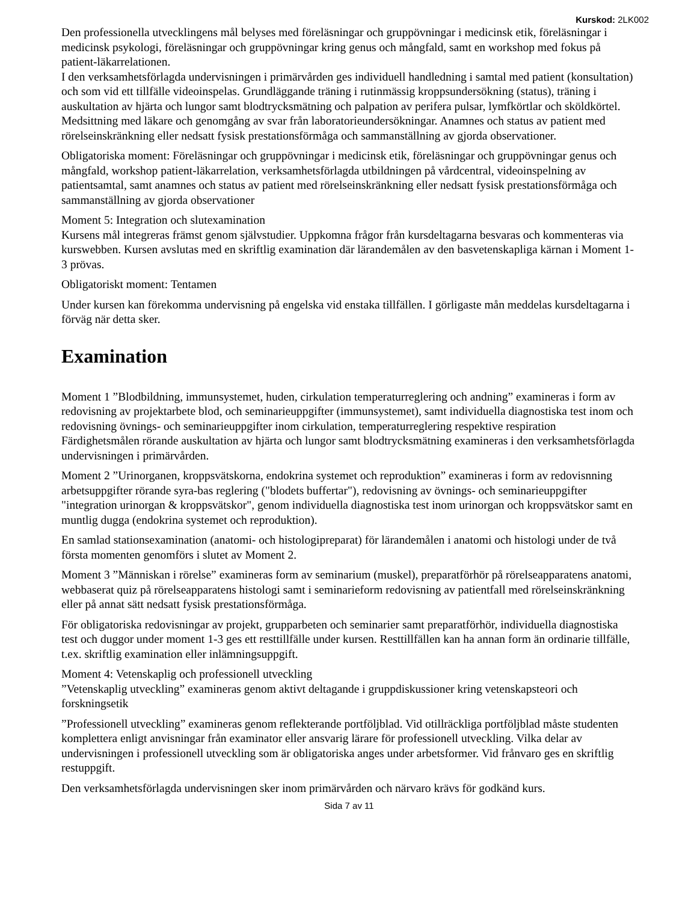Kurskod: 2LK002
Den professionella utvecklingens mål belyses med föreläsningar och gruppövningar i medicinsk etik, föreläsningar i medicinsk psykologi, föreläsningar och gruppövningar kring genus och mångfald, samt en workshop med fokus på patient-läkarrelationen.
I den verksamhetsförlagda undervisningen i primärvården ges individuell handledning i samtal med patient (konsultation) och som vid ett tillfälle videoinspelas. Grundläggande träning i rutinmässig kroppsundersökning (status), träning i auskultation av hjärta och lungor samt blodtrycksmätning och palpation av perifera pulsar, lymfkörtlar och sköldkörtel. Medsittning med läkare och genomgång av svar från laboratorieundersökningar. Anamnes och status av patient med rörelseinskränkning eller nedsatt fysisk prestationsförmåga och sammanställning av gjorda observationer.
Obligatoriska moment: Föreläsningar och gruppövningar i medicinsk etik, föreläsningar och gruppövningar genus och mångfald, workshop patient-läkarrelation, verksamhetsförlagda utbildningen på vårdcentral, videoinspelning av patientsamtal, samt anamnes och status av patient med rörelseinskränkning eller nedsatt fysisk prestationsförmåga och sammanställning av gjorda observationer
Moment 5: Integration och slutexamination
Kursens mål integreras främst genom självstudier. Uppkomna frågor från kursdeltagarna besvaras och kommenteras via kurswebben. Kursen avslutas med en skriftlig examination där lärandemålen av den basvetenskapliga kärnan i Moment 1-3 prövas.
Obligatoriskt moment: Tentamen
Under kursen kan förekomma undervisning på engelska vid enstaka tillfällen. I görligaste mån meddelas kursdeltagarna i förväg när detta sker.
Examination
Moment 1 ”Blodbildning, immunsystemet, huden, cirkulation temperaturreglering och andning” examineras i form av redovisning av projektarbete blod, och seminarieuppgifter (immunsystemet), samt individuella diagnostiska test inom och redovisning övnings- och seminarieuppgifter inom cirkulation, temperaturreglering respektive respiration Färdighetsmålen rörande auskultation av hjärta och lungor samt blodtrycksmätning examineras i den verksamhetsförlagda undervisningen i primärvården.
Moment 2 ”Urinorganen, kroppsvätskorna, endokrina systemet och reproduktion” examineras i form av redovisnning arbetsuppgifter rörande syra-bas reglering ("blodets buffertar"), redovisning av övnings- och seminarieuppgifter "integration urinorgan & kroppsvätskor", genom individuella diagnostiska test inom urinorgan och kroppsvätskor samt en muntlig dugga (endokrina systemet och reproduktion).
En samlad stationsexamination (anatomi- och histologipreparat) för lärandemålen i anatomi och histologi under de två första momenten genomförs i slutet av Moment 2.
Moment 3 ”Människan i rörelse” examineras form av seminarium (muskel), preparatförhör på rörelseapparatens anatomi, webbaserat quiz på rörelseapparatens histologi samt i seminarieform redovisning av patientfall med rörelseinskränkning eller på annat sätt nedsatt fysisk prestationsförmåga.
För obligatoriska redovisningar av projekt, grupparbeten och seminarier samt preparatförhör, individuella diagnostiska test och duggor under moment 1-3 ges ett resttillfälle under kursen. Resttillfällen kan ha annan form än ordinarie tillfälle, t.ex. skriftlig examination eller inlämningsuppgift.
Moment 4: Vetenskaplig och professionell utveckling
”Vetenskaplig utveckling” examineras genom aktivt deltagande i gruppdiskussioner kring vetenskapsteori och forskningsetik
”Professionell utveckling” examineras genom reflekterande portföljblad. Vid otillräckliga portföljblad måste studenten komplettera enligt anvisningar från examinator eller ansvarig lärare för professionell utveckling. Vilka delar av undervisningen i professionell utveckling som är obligatoriska anges under arbetsformer. Vid frånvaro ges en skriftlig restuppgift.
Den verksamhetsförlagda undervisningen sker inom primärvården och närvaro krävs för godkänd kurs.
Sida 7 av 11